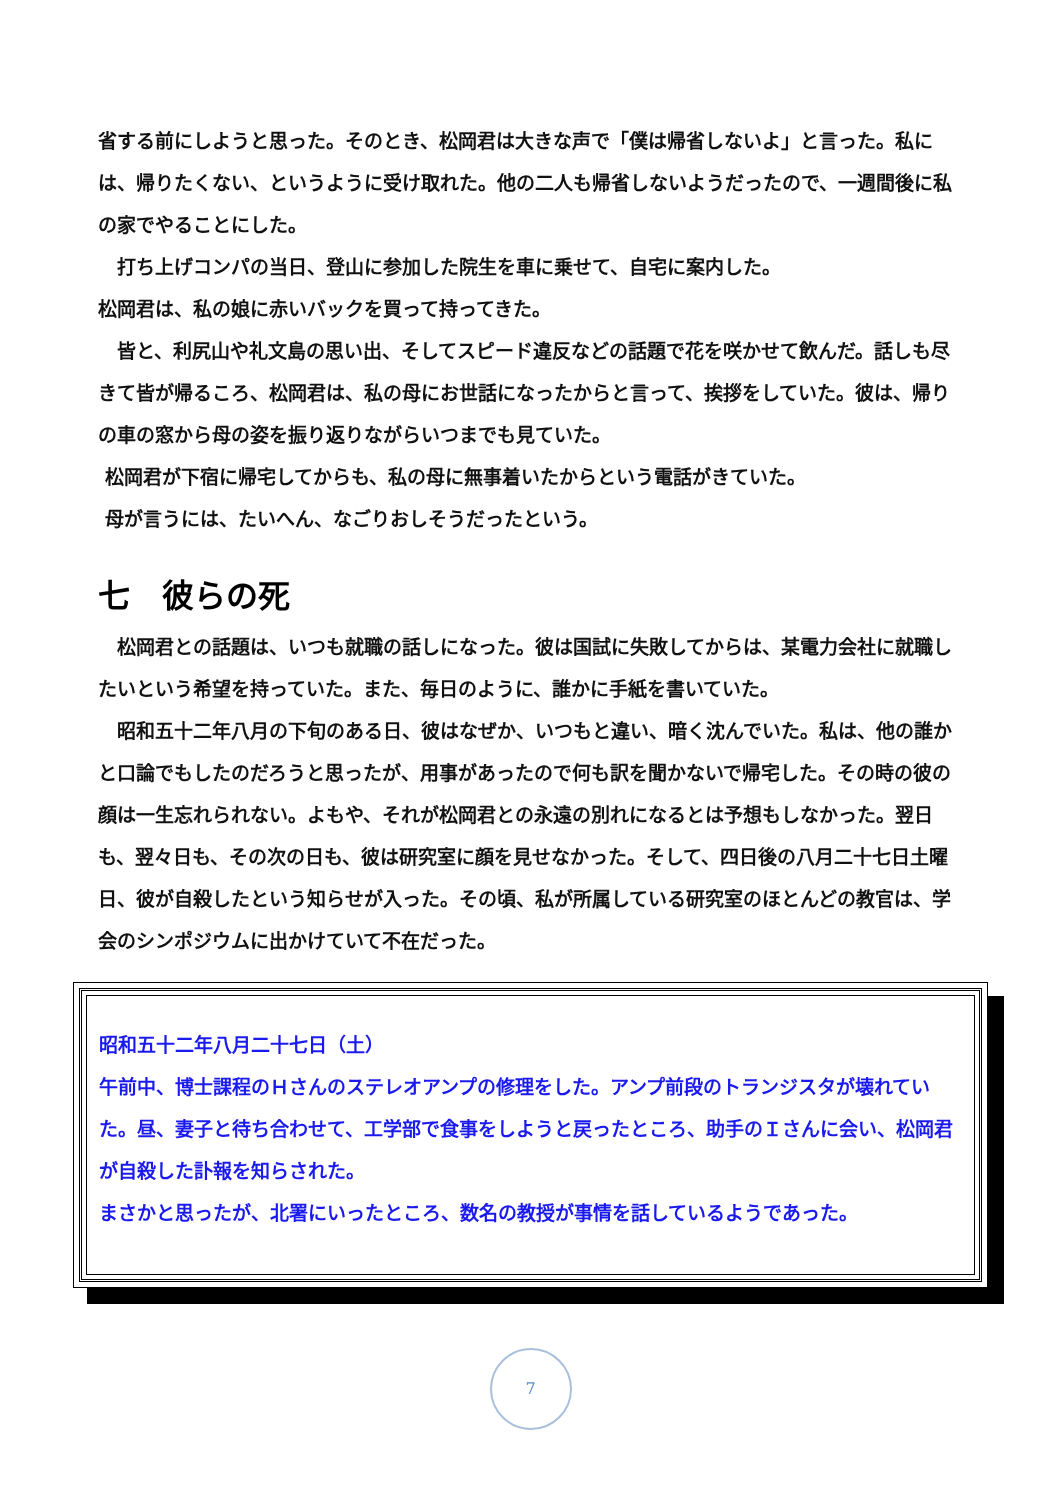省する前にしようと思った。そのとき、松岡君は大きな声で「僕は帰省しないよ」と言った。私には、帰りたくない、というように受け取れた。他の二人も帰省しないようだったので、一週間後に私の家でやることにした。
　打ち上げコンパの当日、登山に参加した院生を車に乗せて、自宅に案内した。
松岡君は、私の娘に赤いバックを買って持ってきた。
　皆と、利尻山や礼文島の思い出、そしてスピード違反などの話題で花を咲かせて飲んだ。話しも尽きて皆が帰るころ、松岡君は、私の母にお世話になったからと言って、挨拶をしていた。彼は、帰りの車の窓から母の姿を振り返りながらいつまでも見ていた。
松岡君が下宿に帰宅してからも、私の母に無事着いたからという電話がきていた。
母が言うには、たいへん、なごりおしそうだったという。
七　彼らの死
　松岡君との話題は、いつも就職の話しになった。彼は国試に失敗してからは、某電力会社に就職したいという希望を持っていた。また、毎日のように、誰かに手紙を書いていた。
　昭和五十二年八月の下旬のある日、彼はなぜか、いつもと違い、暗く沈んでいた。私は、他の誰かと口論でもしたのだろうと思ったが、用事があったので何も訳を聞かないで帰宅した。その時の彼の顔は一生忘れられない。よもや、それが松岡君との永遠の別れになるとは予想もしなかった。翌日も、翌々日も、その次の日も、彼は研究室に顔を見せなかった。そして、四日後の八月二十七日土曜日、彼が自殺したという知らせが入った。その頃、私が所属している研究室のほとんどの教官は、学会のシンポジウムに出かけていて不在だった。
昭和五十二年八月二十七日（土）
午前中、博士課程のＨさんのステレオアンプの修理をした。アンプ前段のトランジスタが壊れていた。昼、妻子と待ち合わせて、工学部で食事をしようと戻ったところ、助手のＩさんに会い、松岡君が自殺した訃報を知らされた。
まさかと思ったが、北署にいったところ、数名の教授が事情を話しているようであった。
7